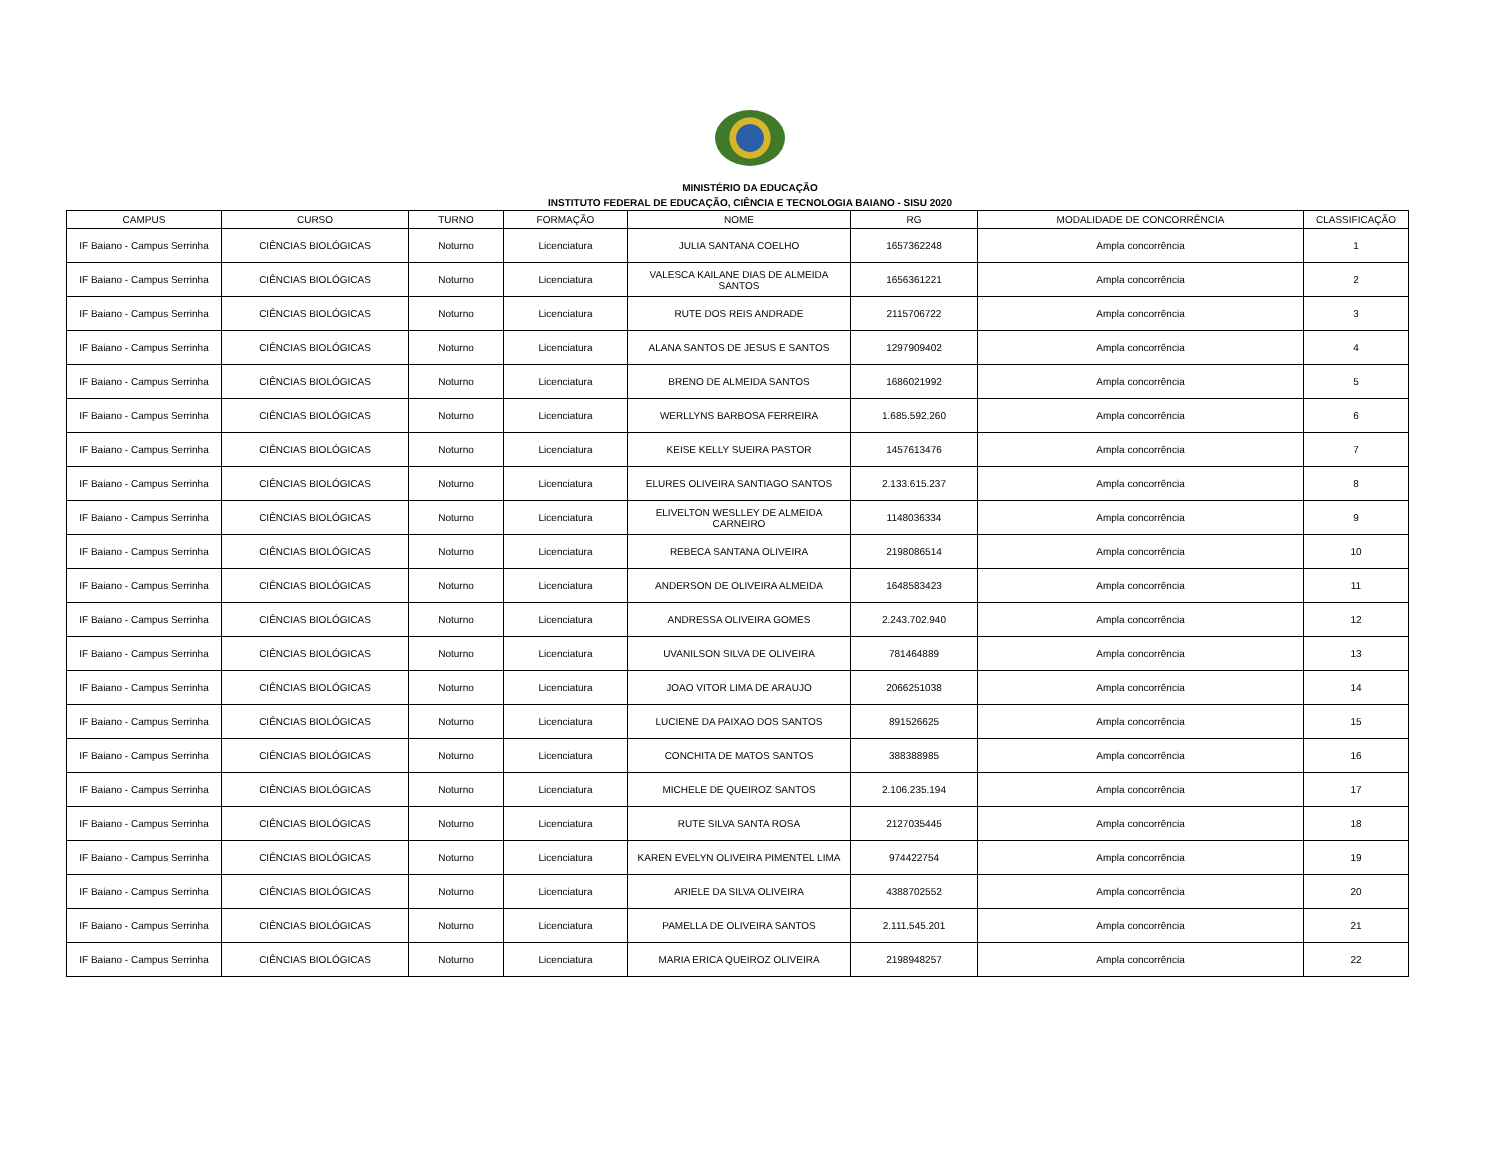MINISTÉRIO DA EDUCAÇÃO
INSTITUTO FEDERAL DE EDUCAÇÃO, CIÊNCIA E TECNOLOGIA BAIANO - SISU 2020
| CAMPUS | CURSO | TURNO | FORMAÇÃO | NOME | RG | MODALIDADE DE CONCORRÊNCIA | CLASSIFICAÇÃO |
| --- | --- | --- | --- | --- | --- | --- | --- |
| IF Baiano - Campus Serrinha | CIÊNCIAS BIOLÓGICAS | Noturno | Licenciatura | JULIA SANTANA COELHO | 1657362248 | Ampla concorrência | 1 |
| IF Baiano - Campus Serrinha | CIÊNCIAS BIOLÓGICAS | Noturno | Licenciatura | VALESCA KAILANE DIAS DE ALMEIDA SANTOS | 1656361221 | Ampla concorrência | 2 |
| IF Baiano - Campus Serrinha | CIÊNCIAS BIOLÓGICAS | Noturno | Licenciatura | RUTE DOS REIS ANDRADE | 2115706722 | Ampla concorrência | 3 |
| IF Baiano - Campus Serrinha | CIÊNCIAS BIOLÓGICAS | Noturno | Licenciatura | ALANA SANTOS DE JESUS E SANTOS | 1297909402 | Ampla concorrência | 4 |
| IF Baiano - Campus Serrinha | CIÊNCIAS BIOLÓGICAS | Noturno | Licenciatura | BRENO DE ALMEIDA SANTOS | 1686021992 | Ampla concorrência | 5 |
| IF Baiano - Campus Serrinha | CIÊNCIAS BIOLÓGICAS | Noturno | Licenciatura | WERLLYNS BARBOSA FERREIRA | 1.685.592.260 | Ampla concorrência | 6 |
| IF Baiano - Campus Serrinha | CIÊNCIAS BIOLÓGICAS | Noturno | Licenciatura | KEISE KELLY SUEIRA PASTOR | 1457613476 | Ampla concorrência | 7 |
| IF Baiano - Campus Serrinha | CIÊNCIAS BIOLÓGICAS | Noturno | Licenciatura | ELURES OLIVEIRA SANTIAGO SANTOS | 2.133.615.237 | Ampla concorrência | 8 |
| IF Baiano - Campus Serrinha | CIÊNCIAS BIOLÓGICAS | Noturno | Licenciatura | ELIVELTON WESLLEY DE ALMEIDA CARNEIRO | 1148036334 | Ampla concorrência | 9 |
| IF Baiano - Campus Serrinha | CIÊNCIAS BIOLÓGICAS | Noturno | Licenciatura | REBECA SANTANA OLIVEIRA | 2198086514 | Ampla concorrência | 10 |
| IF Baiano - Campus Serrinha | CIÊNCIAS BIOLÓGICAS | Noturno | Licenciatura | ANDERSON DE OLIVEIRA ALMEIDA | 1648583423 | Ampla concorrência | 11 |
| IF Baiano - Campus Serrinha | CIÊNCIAS BIOLÓGICAS | Noturno | Licenciatura | ANDRESSA OLIVEIRA GOMES | 2.243.702.940 | Ampla concorrência | 12 |
| IF Baiano - Campus Serrinha | CIÊNCIAS BIOLÓGICAS | Noturno | Licenciatura | UVANILSON SILVA DE OLIVEIRA | 781464889 | Ampla concorrência | 13 |
| IF Baiano - Campus Serrinha | CIÊNCIAS BIOLÓGICAS | Noturno | Licenciatura | JOAO VITOR LIMA DE ARAUJO | 2066251038 | Ampla concorrência | 14 |
| IF Baiano - Campus Serrinha | CIÊNCIAS BIOLÓGICAS | Noturno | Licenciatura | LUCIENE DA PAIXAO DOS SANTOS | 891526625 | Ampla concorrência | 15 |
| IF Baiano - Campus Serrinha | CIÊNCIAS BIOLÓGICAS | Noturno | Licenciatura | CONCHITA DE MATOS SANTOS | 388388985 | Ampla concorrência | 16 |
| IF Baiano - Campus Serrinha | CIÊNCIAS BIOLÓGICAS | Noturno | Licenciatura | MICHELE DE QUEIROZ SANTOS | 2.106.235.194 | Ampla concorrência | 17 |
| IF Baiano - Campus Serrinha | CIÊNCIAS BIOLÓGICAS | Noturno | Licenciatura | RUTE SILVA SANTA ROSA | 2127035445 | Ampla concorrência | 18 |
| IF Baiano - Campus Serrinha | CIÊNCIAS BIOLÓGICAS | Noturno | Licenciatura | KAREN EVELYN OLIVEIRA PIMENTEL LIMA | 974422754 | Ampla concorrência | 19 |
| IF Baiano - Campus Serrinha | CIÊNCIAS BIOLÓGICAS | Noturno | Licenciatura | ARIELE DA SILVA OLIVEIRA | 4388702552 | Ampla concorrência | 20 |
| IF Baiano - Campus Serrinha | CIÊNCIAS BIOLÓGICAS | Noturno | Licenciatura | PAMELLA DE OLIVEIRA SANTOS | 2.111.545.201 | Ampla concorrência | 21 |
| IF Baiano - Campus Serrinha | CIÊNCIAS BIOLÓGICAS | Noturno | Licenciatura | MARIA ERICA QUEIROZ OLIVEIRA | 2198948257 | Ampla concorrência | 22 |